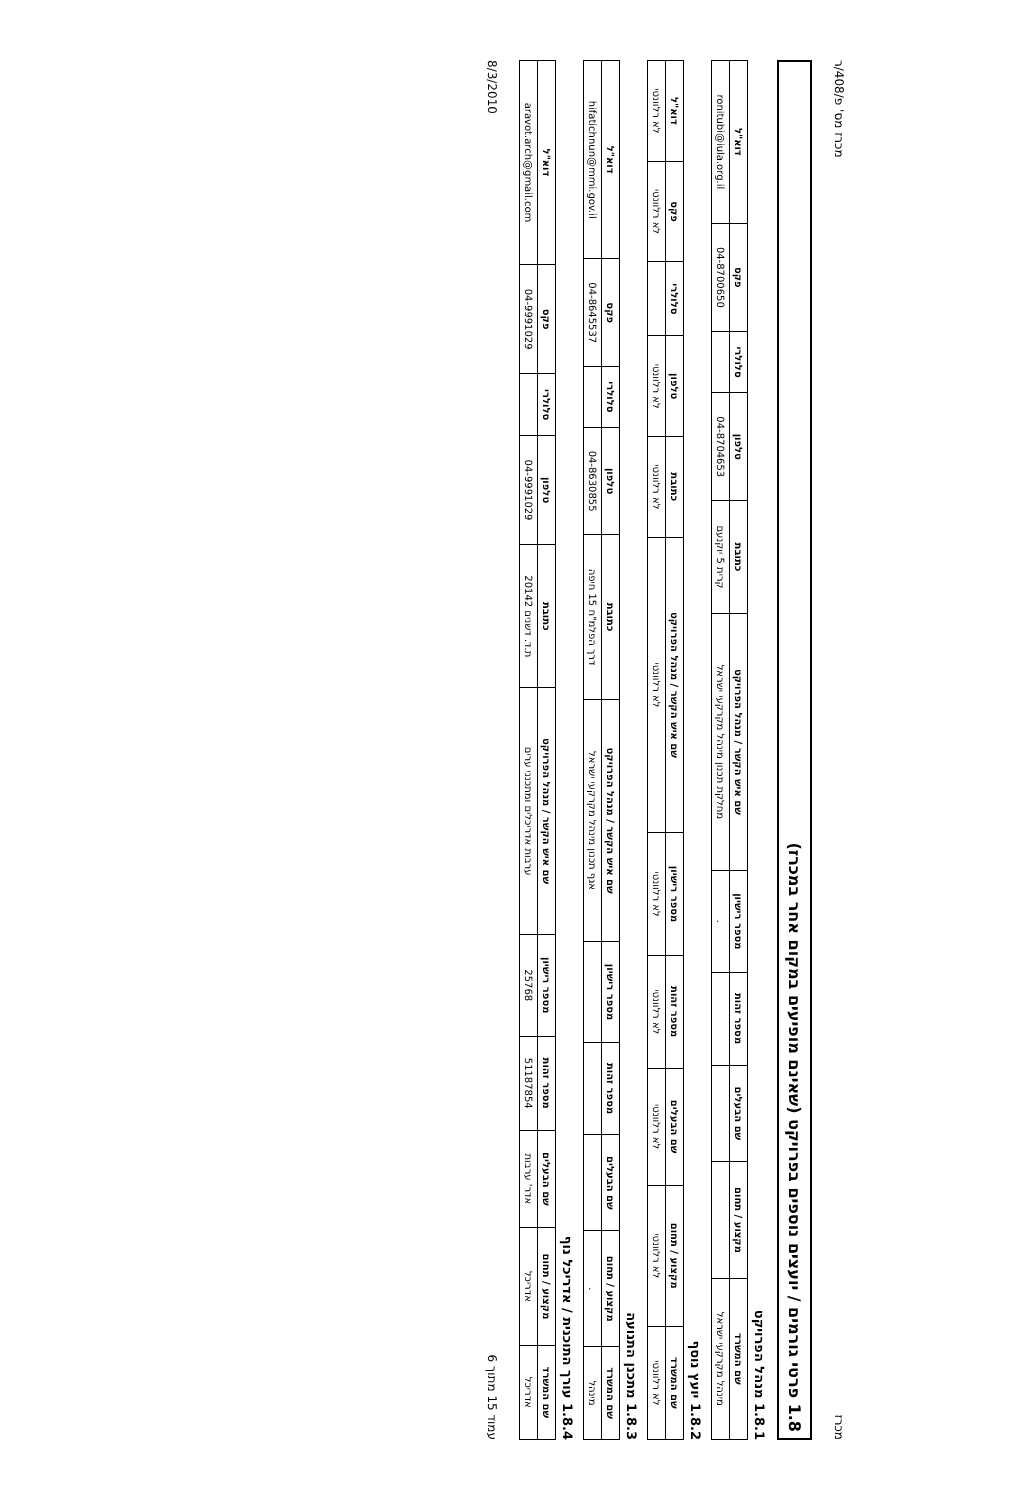מכרז מכרז מס' פ/408/ר
1.8 פרטי גורמים / יועצים נוספים בפרויקט (שאינם מופיעים במקום אחר במכרז)
1.8.1 מנהל הפרויקט
| שם המשרד | מקצוע / תחום | שם הבעלים | מספר זהות | מספר רישיון | שם איש הקשר / מנהל הפרויקט | כתובת | טלפון | סלולרי | פקס | דוא"ל |
| --- | --- | --- | --- | --- | --- | --- | --- | --- | --- | --- |
| מינהל מקרקעי ישראל | | | | . | מחלקת תכנון מינהל מקרקעי ישראל | קרית 5 יוקנעם | 04-8704653 | | 04-8700650 | ronitubi@iula.org.il |
1.8.2 יועץ נוסף
| שם המשרד | מקצוע / תחום | שם הבעלים | מספר זהות | מספר רישיון | שם איש הקשר / מנהל הפרויקט | כתובת | טלפון | סלולרי | פקס | דוא"ל |
| --- | --- | --- | --- | --- | --- | --- | --- | --- | --- | --- |
| לא רלוונטי | לא רלוונטי | לא רלוונטי | לא רלוונטי | לא רלוונטי | לא רלוונטי | לא רלוונטי | לא רלוונטי | | לא רלוונטי | לא רלוונטי |
1.8.3 מתכנן התנועה
| שם המשרד | מקצוע / תחום | שם הבעלים | מספר זהות | מספר רישיון | שם איש הקשר / מנהל הפרויקט | כתובת | טלפון | סלולרי | פקס | דוא"ל |
| --- | --- | --- | --- | --- | --- | --- | --- | --- | --- | --- |
| מינהל | . | | | | אגף תכנון מינהל מקרקעי ישראל | דרך הפלמ"ח 15 חיפה | 04-8630855 | | 04-8645537 | hifatichnun@mmi.gov.il |
1.8.4 עורך התוכנית / אדריכל נוף
| שם המשרד | מקצוע / תחום | שם הבעלים | מספר זהות | מספר רישיון | שם איש הקשר / מנהל הפרויקט | כתובת | טלפון | סלולרי | פקס | דוא"ל |
| --- | --- | --- | --- | --- | --- | --- | --- | --- | --- | --- |
| אדריכל | אדריכל | אדר' ערבות | 51187854 | 25768 | ערבות אדריכלים ומתכנני ערים | ת.ד. דשנים 20142 | 04-9991029 | | 04-9991029 | aravot.arch@gmail.com |
עמוד 15 מתוך 6 8/3/2010